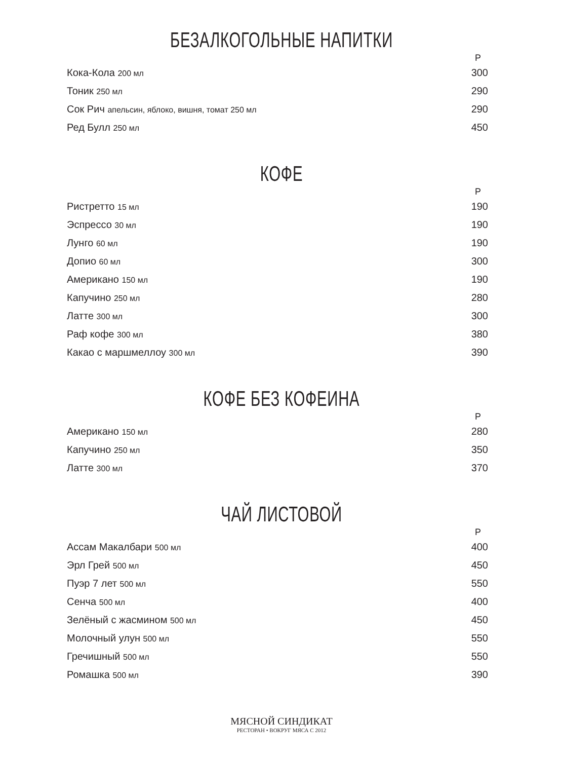БЕЗАЛКОГОЛЬНЫЕ НАПИТКИ
| | Р |
| --- | --- |
| Кока-Кола 200 мл | 300 |
| Тоник 250 мл | 290 |
| Сок Рич апельсин, яблоко, вишня, томат 250 мл | 290 |
| Ред Булл 250 мл | 450 |
КОФЕ
| | Р |
| --- | --- |
| Ристретто 15 мл | 190 |
| Эспрессо 30 мл | 190 |
| Лунго 60 мл | 190 |
| Допио 60 мл | 300 |
| Американо 150 мл | 190 |
| Капучино 250 мл | 280 |
| Латте 300 мл | 300 |
| Раф кофе 300 мл | 380 |
| Какао с маршмеллоу 300 мл | 390 |
КОФЕ БЕЗ КОФЕИНА
| | Р |
| --- | --- |
| Американо 150 мл | 280 |
| Капучино 250 мл | 350 |
| Латте 300 мл | 370 |
ЧАЙ ЛИСТОВОЙ
| | Р |
| --- | --- |
| Ассам Макалбари 500 мл | 400 |
| Эрл Грей 500 мл | 450 |
| Пуэр 7 лет 500 мл | 550 |
| Сенча 500 мл | 400 |
| Зелёный с жасмином 500 мл | 450 |
| Молочный улун 500 мл | 550 |
| Гречишный 500 мл | 550 |
| Ромашка 500 мл | 390 |
МЯСНОЙ СИНДИКАТ
РЕСТОРАН • ВОКРУГ МЯСА С 2012